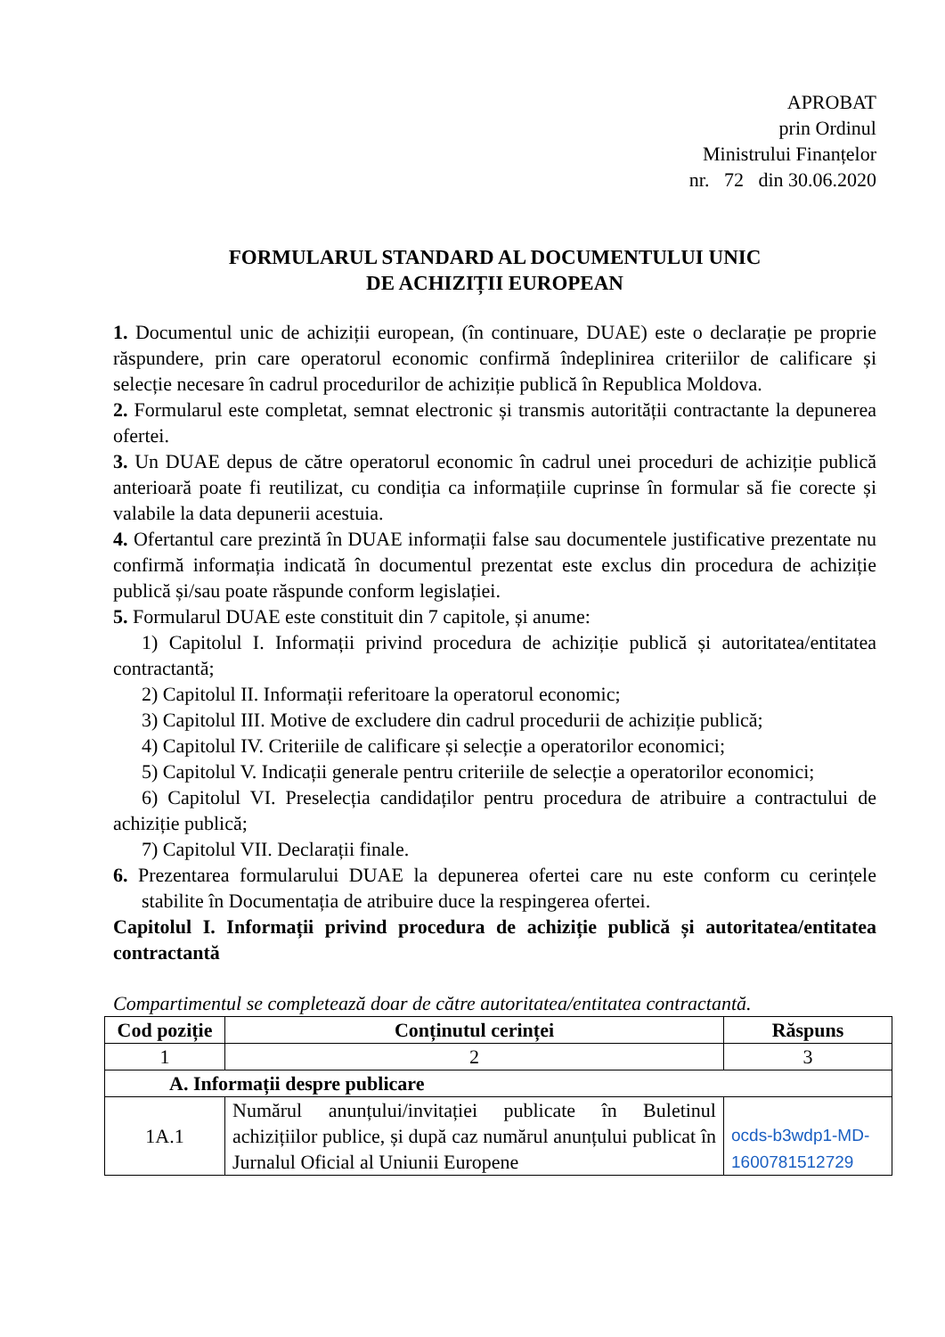APROBAT
prin Ordinul
Ministrului Finanțelor
nr. 72 din 30.06.2020
FORMULARUL STANDARD AL DOCUMENTULUI UNIC
DE ACHIZIȚII EUROPEAN
1. Documentul unic de achiziții european, (în continuare, DUAE) este o declarație pe proprie răspundere, prin care operatorul economic confirmă îndeplinirea criteriilor de calificare și selecție necesare în cadrul procedurilor de achiziție publică în Republica Moldova.
2. Formularul este completat, semnat electronic și transmis autorității contractante la depunerea ofertei.
3. Un DUAE depus de către operatorul economic în cadrul unei proceduri de achiziție publică anterioară poate fi reutilizat, cu condiția ca informațiile cuprinse în formular să fie corecte și valabile la data depunerii acestuia.
4. Ofertantul care prezintă în DUAE informații false sau documentele justificative prezentate nu confirmă informația indicată în documentul prezentat este exclus din procedura de achiziție publică și/sau poate răspunde conform legislației.
5. Formularul DUAE este constituit din 7 capitole, și anume:
1) Capitolul I. Informații privind procedura de achiziție publică și autoritatea/entitatea contractantă;
2) Capitolul II. Informații referitoare la operatorul economic;
3) Capitolul III. Motive de excludere din cadrul procedurii de achiziție publică;
4) Capitolul IV. Criteriile de calificare și selecție a operatorilor economici;
5) Capitolul V. Indicații generale pentru criteriile de selecție a operatorilor economici;
6) Capitolul VI. Preselecția candidaților pentru procedura de atribuire a contractului de achiziție publică;
7) Capitolul VII. Declarații finale.
6. Prezentarea formularului DUAE la depunerea ofertei care nu este conform cu cerințele stabilite în Documentația de atribuire duce la respingerea ofertei.
Capitolul I. Informații privind procedura de achiziție publică și autoritatea/entitatea contractantă
Compartimentul se completează doar de către autoritatea/entitatea contractantă.
| Cod poziție | Conținutul cerinței | Răspuns |
| --- | --- | --- |
| 1 | 2 | 3 |
| A. Informații despre publicare | | |
| 1A.1 | Numărul anunțului/invitației publicate în Buletinul achizițiilor publice, și după caz numărul anunțului publicat în Jurnalul Oficial al Uniunii Europene | ocds-b3wdp1-MD-1600781512729 |